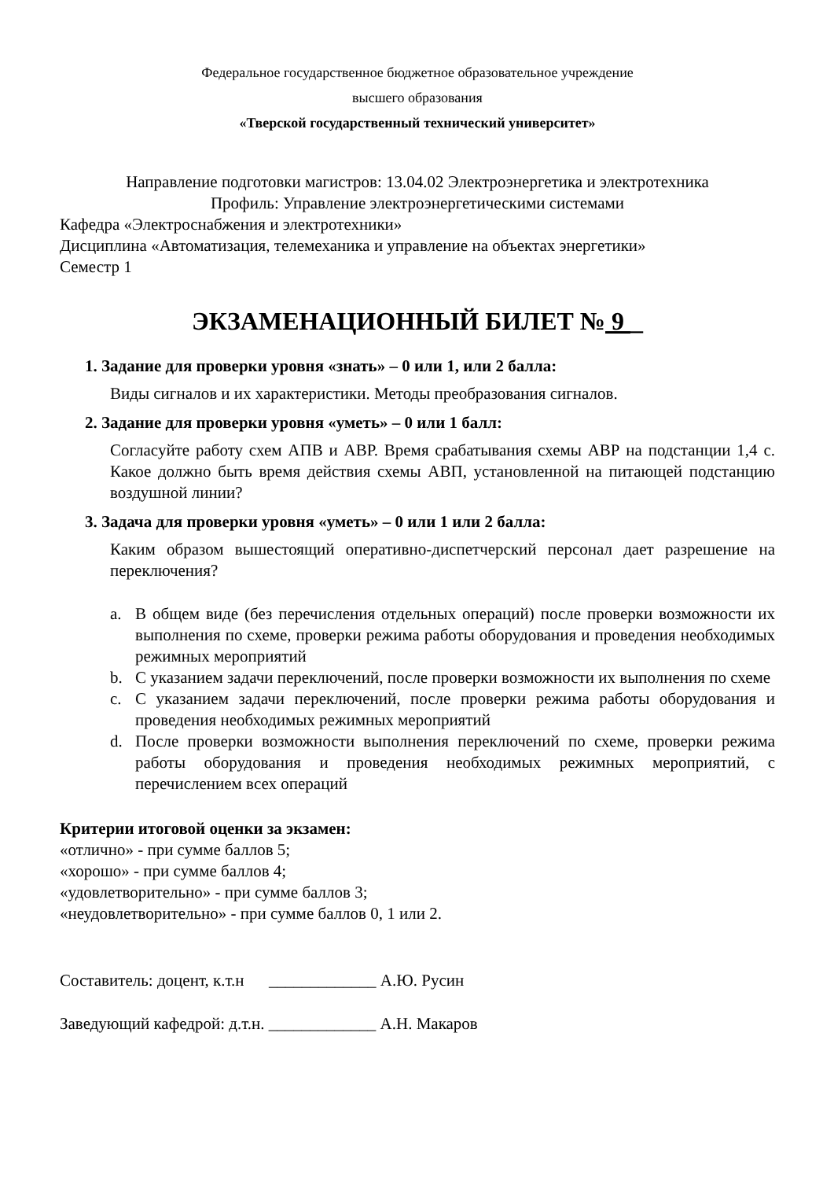Федеральное государственное бюджетное образовательное учреждение
высшего образования
«Тверской государственный технический университет»
Направление подготовки магистров: 13.04.02 Электроэнергетика и электротехника
Профиль: Управление электроэнергетическими системами
Кафедра «Электроснабжения и электротехники»
Дисциплина «Автоматизация, телемеханика и управление на объектах энергетики»
Семестр 1
ЭКЗАМЕНАЦИОННЫЙ БИЛЕТ № 9 _
1. Задание для проверки уровня «знать» – 0 или 1, или 2 балла:
Виды сигналов и их характеристики. Методы преобразования сигналов.
2. Задание для проверки уровня «уметь» – 0 или 1 балл:
Согласуйте работу схем АПВ и АВР. Время срабатывания схемы АВР на подстанции 1,4 с. Какое должно быть время действия схемы АВП, установленной на питающей подстанцию воздушной линии?
3. Задача для проверки уровня «уметь» – 0 или 1 или 2 балла:
Каким образом вышестоящий оперативно-диспетчерский персонал дает разрешение на переключения?
a. В общем виде (без перечисления отдельных операций) после проверки возможности их выполнения по схеме, проверки режима работы оборудования и проведения необходимых режимных мероприятий
b. С указанием задачи переключений, после проверки возможности их выполнения по схеме
c. С указанием задачи переключений, после проверки режима работы оборудования и проведения необходимых режимных мероприятий
d. После проверки возможности выполнения переключений по схеме, проверки режима работы оборудования и проведения необходимых режимных мероприятий, с перечислением всех операций
Критерии итоговой оценки за экзамен:
«отлично» - при сумме баллов 5;
«хорошо» - при сумме баллов 4;
«удовлетворительно» - при сумме баллов 3;
«неудовлетворительно» - при сумме баллов 0, 1 или 2.
Составитель: доцент, к.т.н _____________ А.Ю. Русин
Заведующий кафедрой: д.т.н. _____________ А.Н. Макаров